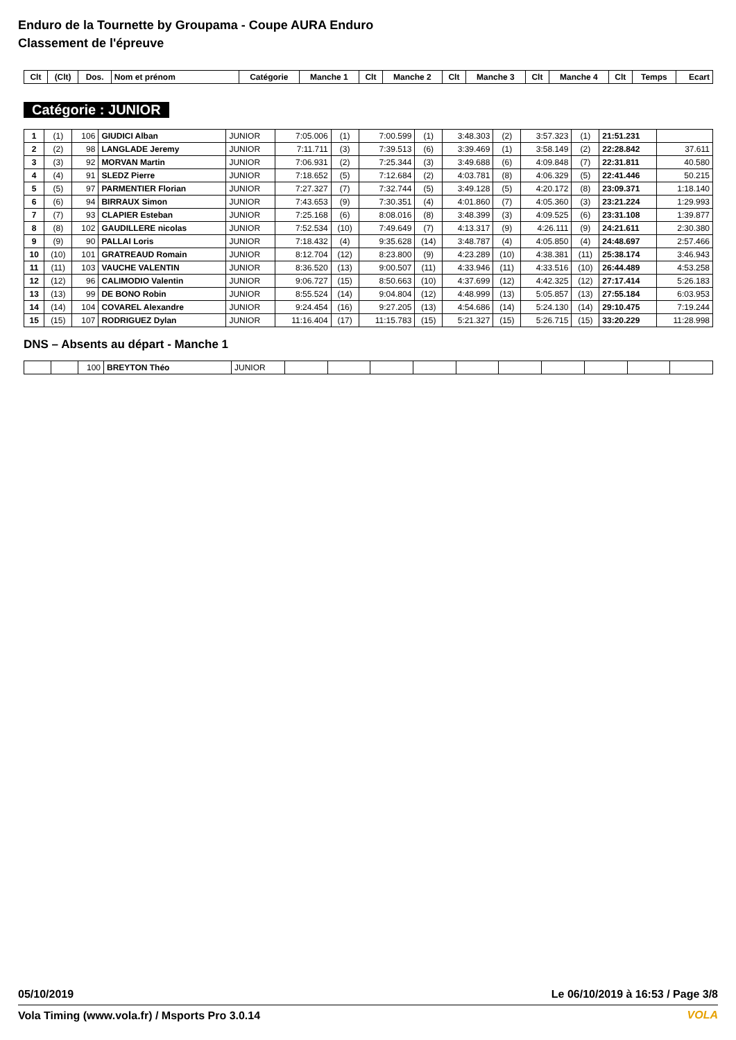Enduro de la Tournette by Groupama - Coupe AURA Enduro
Classement de l'épreuve
| Clt | (Clt) | Dos. | Nom et prénom | Catégorie | Manche 1 | Clt | Manche 2 | Clt | Manche 3 | Clt | Manche 4 | Clt | Temps | Ecart |
| --- | --- | --- | --- | --- | --- | --- | --- | --- | --- | --- | --- | --- | --- | --- |
Catégorie : JUNIOR
| 1 | (1) | 106 | GIUDICI Alban | JUNIOR | 7:05.006 | (1) | 7:00.599 | (1) | 3:48.303 | (2) | 3:57.323 | (1) | 21:51.231 | |
| 2 | (2) | 98 | LANGLADE Jeremy | JUNIOR | 7:11.711 | (3) | 7:39.513 | (6) | 3:39.469 | (1) | 3:58.149 | (2) | 22:28.842 | 37.611 |
| 3 | (3) | 92 | MORVAN Martin | JUNIOR | 7:06.931 | (2) | 7:25.344 | (3) | 3:49.688 | (6) | 4:09.848 | (7) | 22:31.811 | 40.580 |
| 4 | (4) | 91 | SLEDZ Pierre | JUNIOR | 7:18.652 | (5) | 7:12.684 | (2) | 4:03.781 | (8) | 4:06.329 | (5) | 22:41.446 | 50.215 |
| 5 | (5) | 97 | PARMENTIER Florian | JUNIOR | 7:27.327 | (7) | 7:32.744 | (5) | 3:49.128 | (5) | 4:20.172 | (8) | 23:09.371 | 1:18.140 |
| 6 | (6) | 94 | BIRRAUX Simon | JUNIOR | 7:43.653 | (9) | 7:30.351 | (4) | 4:01.860 | (7) | 4:05.360 | (3) | 23:21.224 | 1:29.993 |
| 7 | (7) | 93 | CLAPIER Esteban | JUNIOR | 7:25.168 | (6) | 8:08.016 | (8) | 3:48.399 | (3) | 4:09.525 | (6) | 23:31.108 | 1:39.877 |
| 8 | (8) | 102 | GAUDILLERE nicolas | JUNIOR | 7:52.534 | (10) | 7:49.649 | (7) | 4:13.317 | (9) | 4:26.111 | (9) | 24:21.611 | 2:30.380 |
| 9 | (9) | 90 | PALLAI Loris | JUNIOR | 7:18.432 | (4) | 9:35.628 | (14) | 3:48.787 | (4) | 4:05.850 | (4) | 24:48.697 | 2:57.466 |
| 10 | (10) | 101 | GRATREAUD Romain | JUNIOR | 8:12.704 | (12) | 8:23.800 | (9) | 4:23.289 | (10) | 4:38.381 | (11) | 25:38.174 | 3:46.943 |
| 11 | (11) | 103 | VAUCHE VALENTIN | JUNIOR | 8:36.520 | (13) | 9:00.507 | (11) | 4:33.946 | (11) | 4:33.516 | (10) | 26:44.489 | 4:53.258 |
| 12 | (12) | 96 | CALIMODIO Valentin | JUNIOR | 9:06.727 | (15) | 8:50.663 | (10) | 4:37.699 | (12) | 4:42.325 | (12) | 27:17.414 | 5:26.183 |
| 13 | (13) | 99 | DE BONO Robin | JUNIOR | 8:55.524 | (14) | 9:04.804 | (12) | 4:48.999 | (13) | 5:05.857 | (13) | 27:55.184 | 6:03.953 |
| 14 | (14) | 104 | COVAREL Alexandre | JUNIOR | 9:24.454 | (16) | 9:27.205 | (13) | 4:54.686 | (14) | 5:24.130 | (14) | 29:10.475 | 7:19.244 |
| 15 | (15) | 107 | RODRIGUEZ Dylan | JUNIOR | 11:16.404 | (17) | 11:15.783 | (15) | 5:21.327 | (15) | 5:26.715 | (15) | 33:20.229 | 11:28.998 |
DNS – Absents au départ - Manche 1
| | | 100 | BREYTON Théo | JUNIOR | | | | | | | | | | |
05/10/2019 Le 06/10/2019 à 16:53 / Page 3/8
Vola Timing (www.vola.fr) / Msports Pro 3.0.14
VOLA